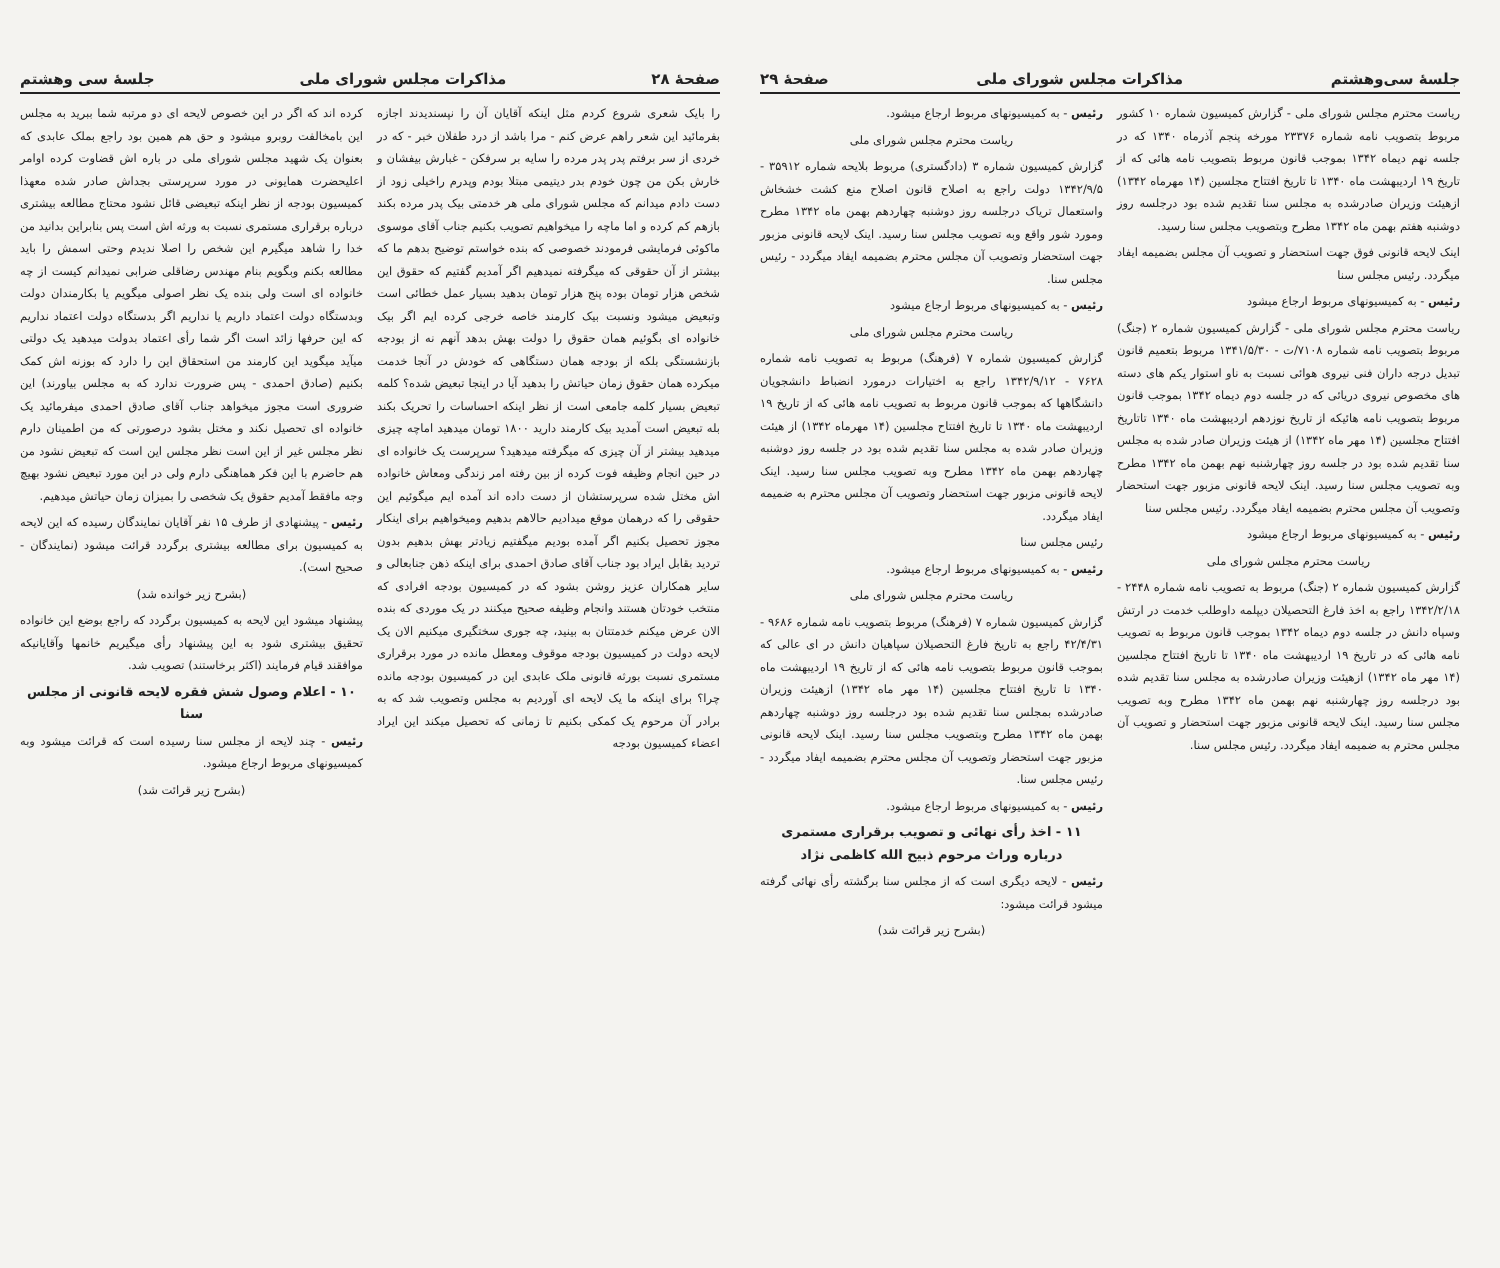صفحهٔ ۲۸ مذاکرات مجلس شورای ملی جلسهٔ سی وهشتم
را بایک شعری شروع کردم مثل اینکه آقایان آن را نپسندیدند اجازه بفرمائید این شعر راهم عرض کنم - مرا باشد از درد طفلان خبر - که در خردی از سر برفتم پدر پدر مرده را سایه بر سرفکن - غبارش بیفشان و خارش بکن من چون خودم بدر دیتیمی مبتلا بودم وپدرم راخیلی زود از دست دادم میدانم که مجلس شورای ملی هر خدمتی بیک پدر مرده بکند بازهم کم کرده و اما ماچه را میخواهیم تصویب بکنیم جناب آقای موسوی ماکوئی فرمایشی فرمودند خصوصی که بنده خواستم توضیح بدهم ما که بیشتر از آن حقوقی که میگرفته نمیدهیم اگر آمدیم گفتیم که حقوق این شخص هزار تومان بوده پنج هزار تومان بدهید بسیار عمل خطائی است وتبعیض میشود ونسبت بیک کارمند خاصه خرجی کرده ایم اگر بیک خانواده ای بگوئیم همان حقوق را دولت بهش بدهد آنهم نه از بودجه بازنشستگی بلکه از بودجه همان دستگاهی که خودش در آنجا خدمت میکرده همان حقوق زمان حیاتش را بدهید آیا در اینجا تبعیض شده؟ کلمه تبعیض بسیار کلمه جامعی است از نظر اینکه احساسات را تحریک بکند بله تبعیض است آمدید بیک کارمند دارید ۱۸۰۰ تومان میدهید اماچه چیزی میدهید بیشتر از آن چیزی که میگرفته میدهید؟ سرپرست یک خانواده ای در حین انجام وظیفه فوت کرده از بین رفته امر زندگی ومعاش خانواده اش مختل شده سرپرستشان از دست داده اند آمده ایم میگوئیم این حقوقی را که درهمان موقع میدادیم حالاهم بدهیم ومیخواهیم برای اینکار مجوز تحصیل بکنیم اگر آمده بودیم میگفتیم زیادتر بهش بدهیم بدون تردید بقابل ایراد بود جناب آقای صادق احمدی برای اینکه ذهن جنابعالی و سایر همکاران عزیز روشن بشود که در کمیسیون بودجه افرادی که منتخب خودتان هستند وانجام وظیفه صحیح میکنند در یک موردی که بنده الان عرض میکنم خدمتتان به بینید، چه جوری سختگیری میکنیم الان یک لایحه دولت در کمیسیون بودجه موقوف ومعطل مانده در مورد برقراری مستمری نسبت بورثه قانونی ملک عابدی این در کمیسیون بودجه مانده چرا؟ برای اینکه ما یک لایحه ای آوردیم به مجلس وتصویب شد که به برادر آن مرحوم یک کمکی بکنیم تا زمانی که تحصیل میکند این ایراد اعضاء کمیسیون بودجه
کرده اند که اگر در این خصوص لایحه ای دو مرتبه شما ببرید به مجلس این بامخالفت روبرو میشود و حق هم همین بود راجع بملک عابدی که بعنوان یک شهید مجلس شورای ملی در باره اش قضاوت کرده اوامر اعلیحضرت همایونی در مورد سرپرستی بجداش صادر شده معهذا کمیسیون بودجه از نظر اینکه تبعیضی قائل نشود محتاج مطالعه بیشتری درباره برقراری مستمری نسبت به ورثه اش است پس بنابراین بدانید من خدا را شاهد میگیرم این شخص را اصلا ندیدم وحتی اسمش را باید مطالعه بکنم وبگویم بنام مهندس رضاقلی ضرابی نمیدانم کیست از چه خانواده ای است ولی بنده یک نظر اصولی میگویم یا بکارمندان دولت وبدستگاه دولت اعتماد داریم یا نداریم اگر بدستگاه دولت اعتماد نداریم که این حرفها زائد است اگر شما رأی اعتماد بدولت میدهید یک دولتی میآید میگوید این کارمند من استحقاق این را دارد که بوزنه اش کمک بکنیم (صادق احمدی - پس ضرورت ندارد که به مجلس بیاورند) این ضروری است مجوز میخواهد جناب آقای صادق احمدی میفرمائید یک خانواده ای تحصیل نکند و مختل بشود درصورتی که من اطمینان دارم نظر مجلس غیر از این است نظر مجلس این است که تبعیض نشود من هم حاضرم با این فکر هماهنگی دارم ولی در این مورد تبعیض نشود بهیچ وجه مافقط آمدیم حقوق یک شخصی را بمیزان زمان حیاتش میدهیم.
رئیس - پیشنهادی از طرف ۱۵ نفر آقایان نمایندگان رسیده که این لایحه به کمیسیون برای مطالعه بیشتری برگردد قرائت میشود (نمایندگان - صحیح است).
(بشرح زیر خوانده شد)
پیشنهاد میشود این لایحه به کمیسیون برگردد که راجع بوضع این خانواده تحقیق بیشتری شود به این پیشنهاد رأی میگیریم خانمها وآقایانیکه موافقند قیام فرمایند (اکثر برخاستند) تصویب شد.
۱۰ - اعلام وصول شش فقره لایحه قانونی از مجلس سنا
رئیس - چند لایحه از مجلس سنا رسیده است که قرائت میشود وبه کمیسیونهای مربوط ارجاع میشود.
(بشرح زیر قرائت شد)
جلسهٔ سی‌وهشتم مذاکرات مجلس شورای ملی صفحهٔ ۲۹
ریاست محترم مجلس شورای ملی - گزارش کمیسیون شماره ۱۰ کشور مربوط بتصویب نامه شماره ۲۳۳۷۶ مورخه پنجم آذرماه ۱۳۴۰ که در جلسه نهم دیماه ۱۳۴۲ بموجب قانون مربوط بتصویب نامه هائی که از تاریخ ۱۹ اردیبهشت ماه ۱۳۴۰ تا تاریخ افتتاح مجلسین (۱۴ مهرماه ۱۳۴۲) ازهیئت وزیران صادرشده به مجلس سنا تقدیم شده بود درجلسه روز دوشنبه هفتم بهمن ماه ۱۳۴۲ مطرح وبتصویب مجلس سنا رسید.
اینک لایحه قانونی فوق جهت استحضار و تصویب آن مجلس بضمیمه ایفاد میگردد. رئیس مجلس سنا
رئیس - به کمیسیونهای مربوط ارجاع میشود
ریاست محترم مجلس شورای ملی - گزارش کمیسیون شماره ۲ (جنگ) مربوط بتصویب نامه شماره ۷۱۰۸/ت - ۱۳۴۱/۵/۳۰ مربوط بتعمیم قانون تبدیل درجه داران فنی نیروی هوائی نسبت به ناو استوار یکم های دسته های مخصوص نیروی دریائی که در جلسه دوم دیماه ۱۳۴۲ بموجب قانون مربوط بتصویب نامه هائیکه از تاریخ نوزدهم اردیبهشت ماه ۱۳۴۰ تاتاریخ افتتاح مجلسین (۱۴ مهر ماه ۱۳۴۲) از هیئت وزیران صادر شده به مجلس سنا تقدیم شده بود در جلسه روز چهارشنبه نهم بهمن ماه ۱۳۴۲ مطرح وبه تصویب مجلس سنا رسید. اینک لایحه قانونی مزبور جهت استحضار وتصویب آن مجلس محترم بضمیمه ایفاد میگردد. رئیس مجلس سنا
رئیس - به کمیسیونهای مربوط ارجاع میشود
ریاست محترم مجلس شورای ملی
گزارش کمیسیون شماره ۲ (جنگ) مربوط به تصویب نامه شماره ۲۴۴۸ - ۱۳۴۲/۲/۱۸ راجع به اخذ فارغ التحصیلان دیپلمه داوطلب خدمت در ارتش وسپاه دانش در جلسه دوم دیماه ۱۳۴۲ بموجب قانون مربوط به تصویب نامه هائی که در تاریخ ۱۹ اردیبهشت ماه ۱۳۴۰ تا تاریخ افتتاح مجلسین (۱۴ مهر ماه ۱۳۴۲) ازهیئت وزیران صادرشده به مجلس سنا تقدیم شده بود درجلسه روز چهارشنبه نهم بهمن ماه ۱۳۴۲ مطرح وبه تصویب مجلس سنا رسید. اینک لایحه قانونی مزبور جهت استحضار و تصویب آن مجلس محترم به ضمیمه ایفاد میگردد. رئیس مجلس سنا.
رئیس - به کمیسیونهای مربوط ارجاع میشود.
ریاست محترم مجلس شورای ملی
گزارش کمیسیون شماره ۳ (دادگستری) مربوط بلایحه شماره ۳۵۹۱۲ - ۱۳۴۲/۹/۵ دولت راجع به اصلاح قانون اصلاح منع کشت خشخاش واستعمال تریاک درجلسه روز دوشنبه چهاردهم بهمن ماه ۱۳۴۲ مطرح ومورد شور واقع وبه تصویب مجلس سنا رسید. اینک لایحه قانونی مزبور جهت استحضار وتصویب آن مجلس محترم بضمیمه ایفاد میگردد - رئیس مجلس سنا.
رئیس - به کمیسیونهای مربوط ارجاع میشود
ریاست محترم مجلس شورای ملی
گزارش کمیسیون شماره ۷ (فرهنگ) مربوط به تصویب نامه شماره ۷۶۲۸ - ۱۳۴۲/۹/۱۲ راجع به اختیارات درمورد انضباط دانشجویان دانشگاهها که بموجب قانون مربوط به تصویب نامه هائی که از تاریخ ۱۹ اردیبهشت ماه ۱۳۴۰ تا تاریخ افتتاح مجلسین (۱۴ مهرماه ۱۳۴۲) از هیئت وزیران صادر شده به مجلس سنا تقدیم شده بود در جلسه روز دوشنبه چهاردهم بهمن ماه ۱۳۴۲ مطرح وبه تصویب مجلس سنا رسید. اینک لایحه قانونی مزبور جهت استحضار وتصویب آن مجلس محترم به ضمیمه ایفاد میگردد.
رئیس مجلس سنا
رئیس - به کمیسیونهای مربوط ارجاع میشود.
ریاست محترم مجلس شورای ملی
گزارش کمیسیون شماره ۷ (فرهنگ) مربوط بتصویب نامه شماره ۹۶۸۶ - ۴۲/۴/۳۱ راجع به تاریخ فارغ التحصیلان سپاهیان دانش در ای عالی که بموجب قانون مربوط بتصویب نامه هائی که از تاریخ ۱۹ اردیبهشت ماه ۱۳۴۰ تا تاریخ افتتاح مجلسین (۱۴ مهر ماه ۱۳۴۲) ازهیئت وزیران صادرشده بمجلس سنا تقدیم شده بود درجلسه روز دوشنبه چهاردهم بهمن ماه ۱۳۴۲ مطرح وبتصویب مجلس سنا رسید. اینک لایحه قانونی مزبور جهت استحضار وتصویب آن مجلس محترم بضمیمه ایفاد میگردد - رئیس مجلس سنا.
رئیس - به کمیسیونهای مربوط ارجاع میشود.
۱۱ - اخذ رأی نهائی و تصویب برقراری مستمری درباره وراث مرحوم ذبیح الله کاظمی نژاد
رئیس - لایحه دیگری است که از مجلس سنا برگشته رأی نهائی گرفته میشود قرائت میشود:
(بشرح زیر قرائت شد)